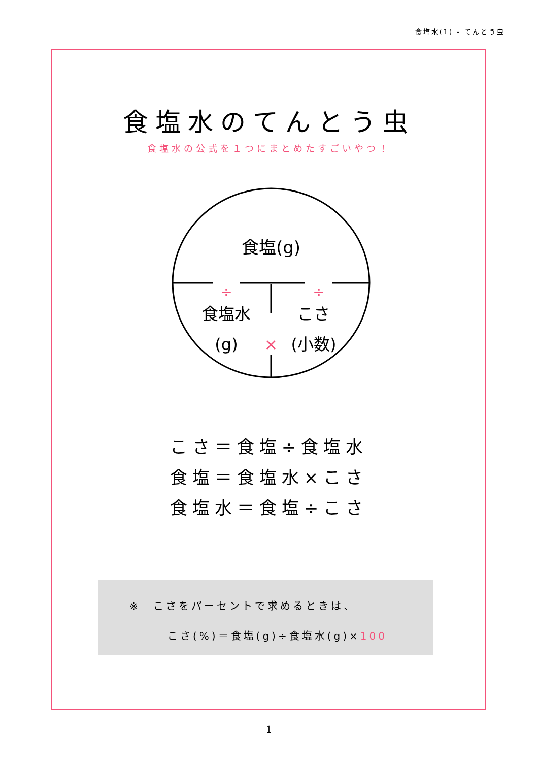食塩水(1) - てんとう虫
食塩水のてんとう虫
食塩水の公式を１つにまとめたすごいやつ！
食塩(g)
÷
÷
食塩水
(g)
こさ
×
(小数)
こさ＝食塩÷食塩水
食塩＝食塩水×こさ
食塩水＝食塩÷こさ
※　こさをパーセントで求めるときは、
こさ(%)＝食塩(g)÷食塩水(g)×100
1